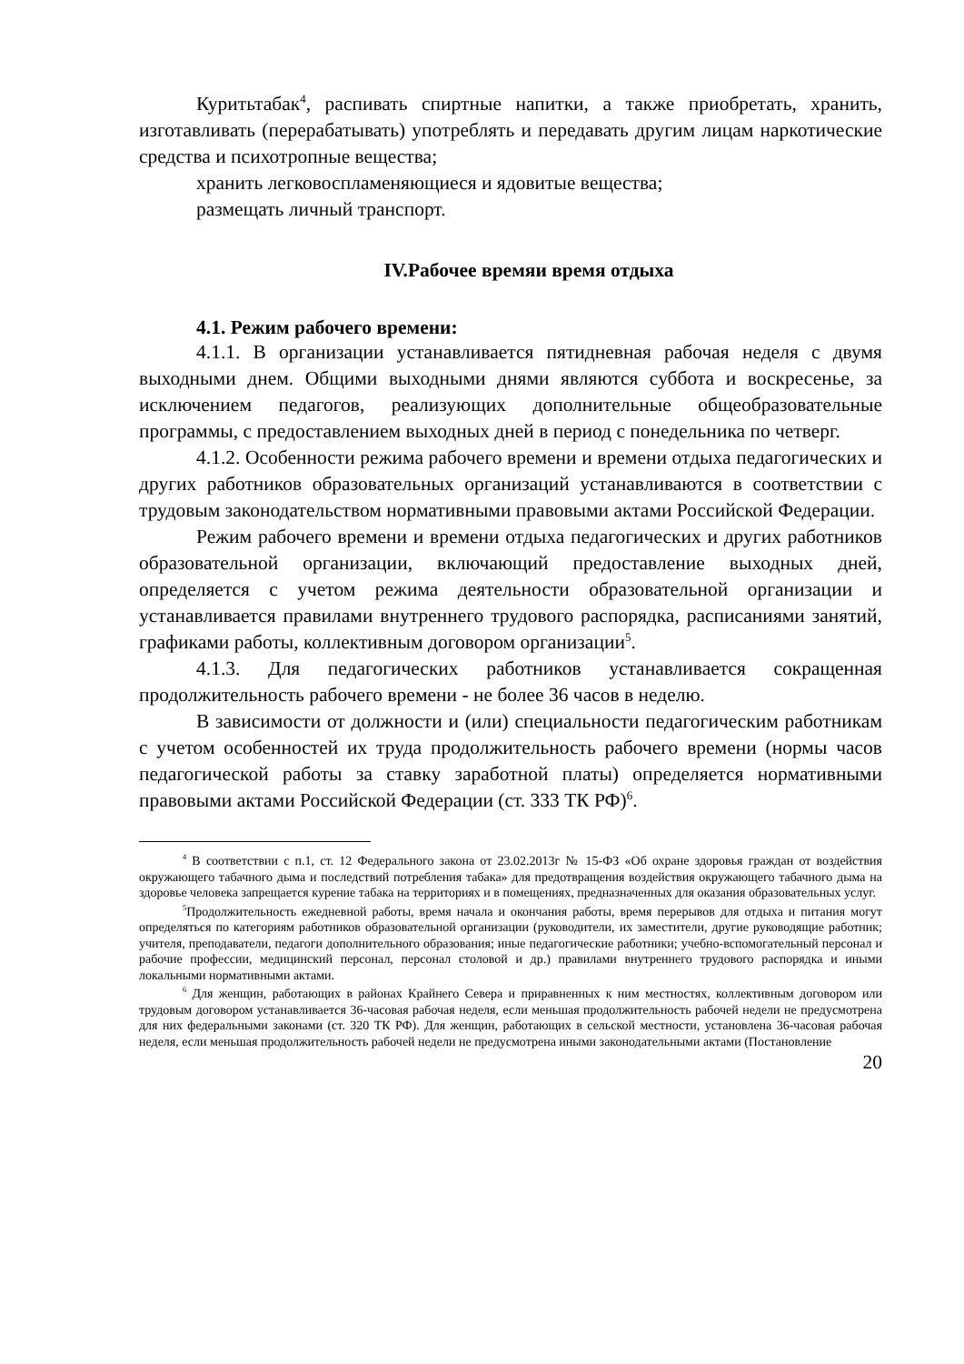Куритьтабак<sup>4</sup>, распивать спиртные напитки, а также приобретать, хранить, изготавливать (перерабатывать) употреблять и передавать другим лицам наркотические средства и психотропные вещества;
хранить легковоспламеняющиеся и ядовитые вещества;
размещать личный транспорт.
IV.Рабочее времяи время отдыха
4.1. Режим рабочего времени:
4.1.1. В организации устанавливается пятидневная рабочая неделя с двумя выходными днем. Общими выходными днями являются суббота и воскресенье, за исключением педагогов, реализующих дополнительные общеобразовательные программы, с предоставлением выходных дней в период с понедельника по четверг.
4.1.2. Особенности режима рабочего времени и времени отдыха педагогических и других работников образовательных организаций устанавливаются в соответствии с трудовым законодательством нормативными правовыми актами Российской Федерации.
Режим рабочего времени и времени отдыха педагогических и других работников образовательной организации, включающий предоставление выходных дней, определяется с учетом режима деятельности образовательной организации и устанавливается правилами внутреннего трудового распорядка, расписаниями занятий, графиками работы, коллективным договором организации<sup>5</sup>.
4.1.3. Для педагогических работников устанавливается сокращенная продолжительность рабочего времени - не более 36 часов в неделю.
В зависимости от должности и (или) специальности педагогическим работникам с учетом особенностей их труда продолжительность рабочего времени (нормы часов педагогической работы за ставку заработной платы) определяется нормативными правовыми актами Российской Федерации (ст. 333 ТК РФ)<sup>6</sup>.
<sup>4</sup> В соответствии с п.1, ст. 12 Федерального закона от 23.02.2013г № 15-ФЗ «Об охране здоровья граждан от воздействия окружающего табачного дыма и последствий потребления табака» для предотвращения воздействия окружающего табачного дыма на здоровье человека запрещается курение табака на территориях и в помещениях, предназначенных для оказания образовательных услуг.
<sup>5</sup> Продолжительность ежедневной работы, время начала и окончания работы, время перерывов для отдыха и питания могут определяться по категориям работников образовательной организации (руководители, их заместители, другие руководящие работник; учителя, преподаватели, педагоги дополнительного образования; иные педагогические работники; учебно-вспомогательный персонал и рабочие профессии, медицинский персонал, персонал столовой и др.) правилами внутреннего трудового распорядка и иными локальными нормативными актами.
<sup>6</sup> Для женщин, работающих в районах Крайнего Севера и приравненных к ним местностях, коллективным договором или трудовым договором устанавливается 36-часовая рабочая неделя, если меньшая продолжительность рабочей недели не предусмотрена для них федеральными законами (ст. 320 ТК РФ). Для женщин, работающих в сельской местности, установлена 36-часовая рабочая неделя, если меньшая продолжительность рабочей недели не предусмотрена иными законодательными актами (Постановление
20